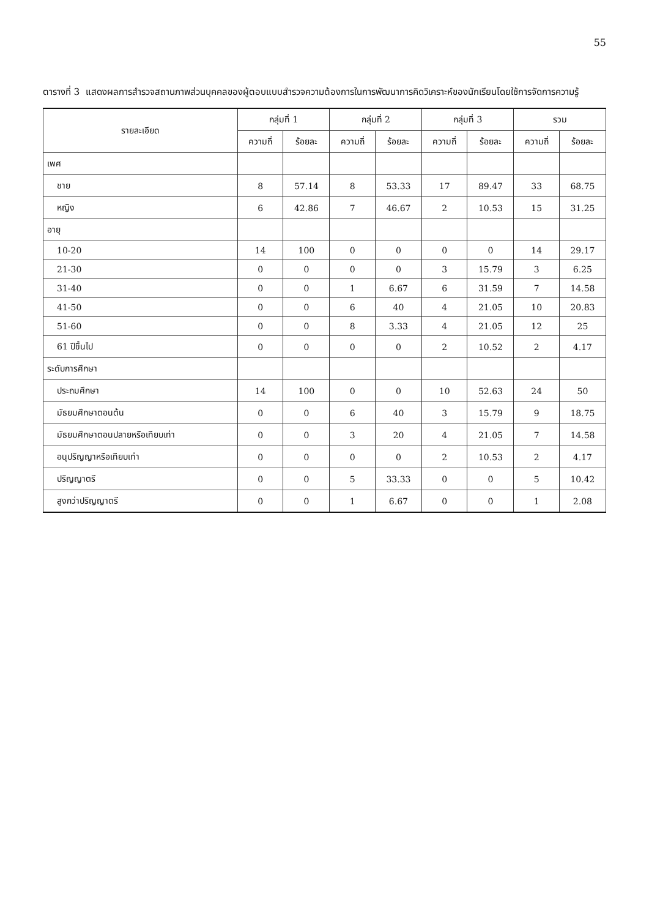55
ตารางที่ 3 แสดงผลการสำรวจสถานภาพส่วนบุคคลของผู้ตอบแบบสำรวจความต้องการในการพัฒนาการคิดวิเคราะห์ของนักเรียนโดยใช้การจัดการความรู้
| รายละเอียด | กลุ่มที่ 1 | | กลุ่มที่ 2 | | กลุ่มที่ 3 | | รวม | |
| --- | --- | --- | --- | --- | --- | --- | --- | --- |
| | ความถี่ | ร้อยละ | ความถี่ | ร้อยละ | ความถี่ | ร้อยละ | ความถี่ | ร้อยละ |
| เพศ | | | | | | | | |
| ชาย | 8 | 57.14 | 8 | 53.33 | 17 | 89.47 | 33 | 68.75 |
| หญิง | 6 | 42.86 | 7 | 46.67 | 2 | 10.53 | 15 | 31.25 |
| อายุ | | | | | | | | |
| 10-20 | 14 | 100 | 0 | 0 | 0 | 0 | 14 | 29.17 |
| 21-30 | 0 | 0 | 0 | 0 | 3 | 15.79 | 3 | 6.25 |
| 31-40 | 0 | 0 | 1 | 6.67 | 6 | 31.59 | 7 | 14.58 |
| 41-50 | 0 | 0 | 6 | 40 | 4 | 21.05 | 10 | 20.83 |
| 51-60 | 0 | 0 | 8 | 3.33 | 4 | 21.05 | 12 | 25 |
| 61 ปีขึ้นไป | 0 | 0 | 0 | 0 | 2 | 10.52 | 2 | 4.17 |
| ระดับการศึกษา | | | | | | | | |
| ประถมศึกษา | 14 | 100 | 0 | 0 | 10 | 52.63 | 24 | 50 |
| มัธยมศึกษาตอนต้น | 0 | 0 | 6 | 40 | 3 | 15.79 | 9 | 18.75 |
| มัธยมศึกษาตอนปลายหรือเทียบเท่า | 0 | 0 | 3 | 20 | 4 | 21.05 | 7 | 14.58 |
| อนุปริญญาหรือเทียบเท่า | 0 | 0 | 0 | 0 | 2 | 10.53 | 2 | 4.17 |
| ปริญญาตรี | 0 | 0 | 5 | 33.33 | 0 | 0 | 5 | 10.42 |
| สูงกว่าปริญญาตรี | 0 | 0 | 1 | 6.67 | 0 | 0 | 1 | 2.08 |